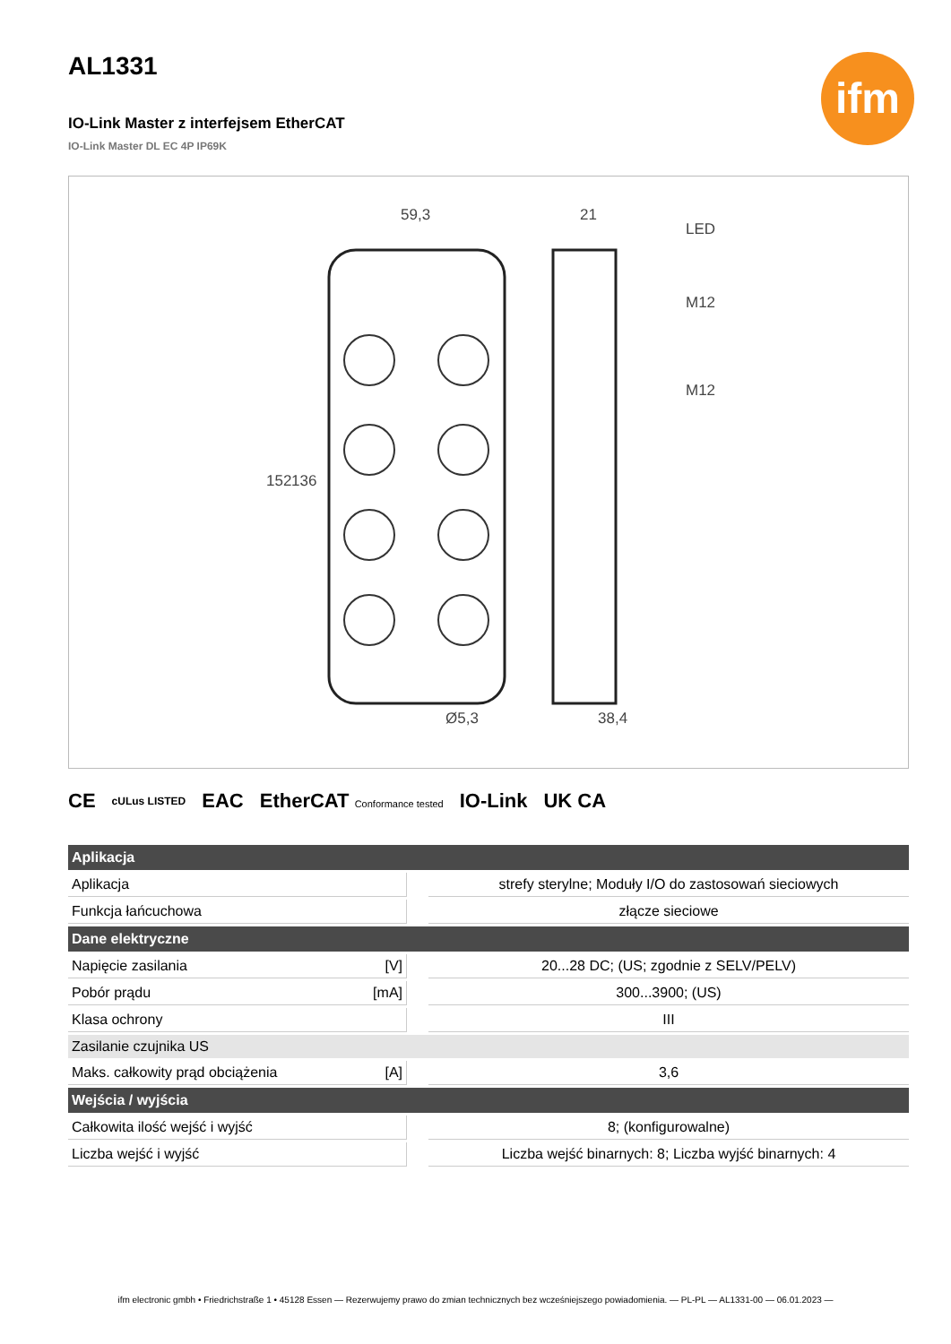ifm
AL1331
IO-Link Master z interfejsem EtherCAT
IO-Link Master DL EC 4P IP69K
59,3
21
LED
M12
M12
152
136
Ø5,3
38,4
CE cULus LISTED EAC EtherCAT Conformance tested IO-Link UK CA
| Aplikacja | | | |
| --- | --- | --- | --- |
| Aplikacja | | | strefy sterylne; Moduły I/O do zastosowań sieciowych |
| Funkcja łańcuchowa | | | złącze sieciowe |
| Dane elektryczne | | | |
| Napięcie zasilania | [V] | | 20...28 DC; (US; zgodnie z SELV/PELV) |
| Pobór prądu | [mA] | | 300...3900; (US) |
| Klasa ochrony | | | III |
| Zasilanie czujnika US | | | |
| Maks. całkowity prąd obciążenia | [A] | | 3,6 |
| Wejścia / wyjścia | | | |
| Całkowita ilość wejść i wyjść | | | 8; (konfigurowalne) |
| Liczba wejść i wyjść | | | Liczba wejść binarnych: 8; Liczba wyjść binarnych: 4 |
ifm electronic gmbh • Friedrichstraße 1 • 45128 Essen — Rezerwujemy prawo do zmian technicznych bez wcześniejszego powiadomienia. — PL-PL — AL1331-00 — 06.01.2023 —